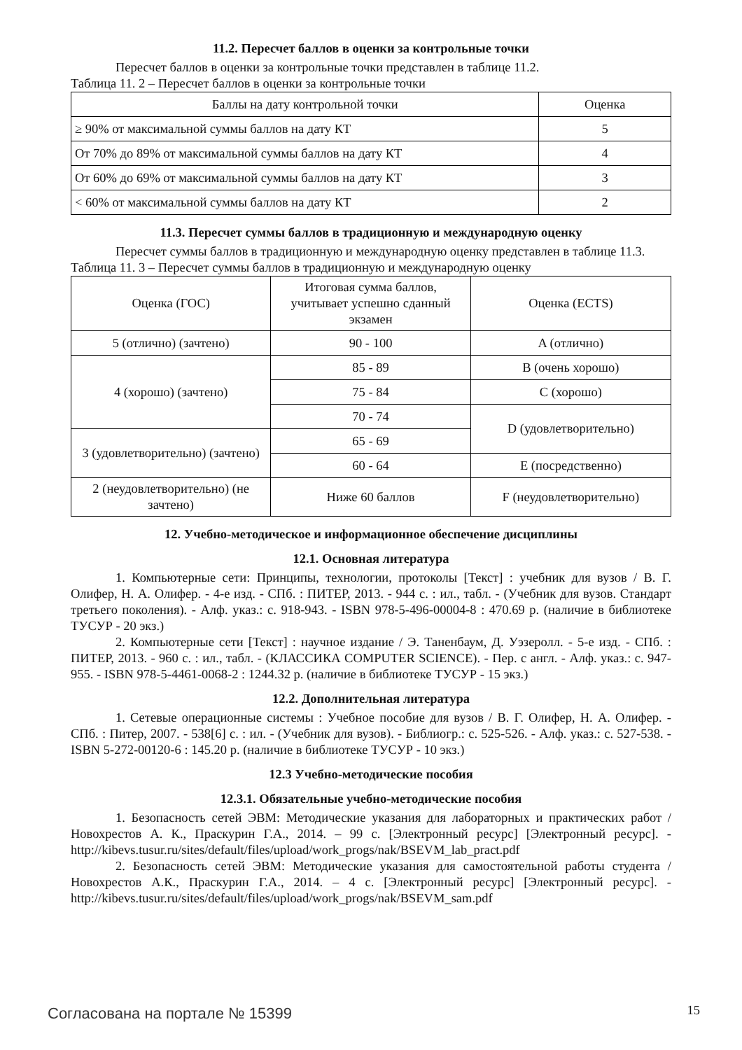11.2. Пересчет баллов в оценки за контрольные точки
Пересчет баллов в оценки за контрольные точки представлен в таблице 11.2.
Таблица 11. 2 – Пересчет баллов в оценки за контрольные точки
| Баллы на дату контрольной точки | Оценка |
| ≥ 90% от максимальной суммы баллов на дату КТ | 5 |
| От 70% до 89% от максимальной суммы баллов на дату КТ | 4 |
| От 60% до 69% от максимальной суммы баллов на дату КТ | 3 |
| < 60% от максимальной суммы баллов на дату КТ | 2 |
11.3. Пересчет суммы баллов в традиционную и международную оценку
Пересчет суммы баллов в традиционную и международную оценку представлен в таблице 11.3.
Таблица 11. 3 – Пересчет суммы баллов в традиционную и международную оценку
| Оценка (ГОС) | Итоговая сумма баллов, учитывает успешно сданный экзамен | Оценка (ECTS) |
| 5 (отлично) (зачтено) | 90 - 100 | A (отлично) |
| 4 (хорошо) (зачтено) | 85 - 89 | B (очень хорошо) |
| | 75 - 84 | C (хорошо) |
| | 70 - 74 | D (удовлетворительно) |
| 3 (удовлетворительно) (зачтено) | 65 - 69 | |
| | 60 - 64 | E (посредственно) |
| 2 (неудовлетворительно) (не зачтено) | Ниже 60 баллов | F (неудовлетворительно) |
12. Учебно-методическое и информационное обеспечение дисциплины
12.1. Основная литература
1. Компьютерные сети: Принципы, технологии, протоколы [Текст] : учебник для вузов / В. Г. Олифер, Н. А. Олифер. - 4-е изд. - СПб. : ПИТЕР, 2013. - 944 с. : ил., табл. - (Учебник для вузов. Стандарт третьего поколения). - Алф. указ.: с. 918-943. - ISBN 978-5-496-00004-8 : 470.69 р. (наличие в библиотеке ТУСУР - 20 экз.)
2. Компьютерные сети [Текст] : научное издание / Э. Таненбаум, Д. Уэзеролл. - 5-е изд. - СПб. : ПИТЕР, 2013. - 960 с. : ил., табл. - (КЛАССИКА COMPUTER SCIENCE). - Пер. с англ. - Алф. указ.: с. 947-955. - ISBN 978-5-4461-0068-2 : 1244.32 р. (наличие в библиотеке ТУСУР - 15 экз.)
12.2. Дополнительная литература
1. Сетевые операционные системы : Учебное пособие для вузов / В. Г. Олифер, Н. А. Олифер. - СПб. : Питер, 2007. - 538[6] с. : ил. - (Учебник для вузов). - Библиогр.: с. 525-526. - Алф. указ.: с. 527-538. - ISBN 5-272-00120-6 : 145.20 р. (наличие в библиотеке ТУСУР - 10 экз.)
12.3 Учебно-методические пособия
12.3.1. Обязательные учебно-методические пособия
1. Безопасность сетей ЭВМ: Методические указания для лабораторных и практических работ / Новохрестов А. К., Праскурин Г.А., 2014. – 99 с. [Электронный ресурс] [Электронный ресурс]. - http://kibevs.tusur.ru/sites/default/files/upload/work_progs/nak/BSEVM_lab_pract.pdf
2. Безопасность сетей ЭВМ: Методические указания для самостоятельной работы студента / Новохрестов А.К., Праскурин Г.А., 2014. – 4 с. [Электронный ресурс] [Электронный ресурс]. - http://kibevs.tusur.ru/sites/default/files/upload/work_progs/nak/BSEVM_sam.pdf
Согласована на портале № 15399 15